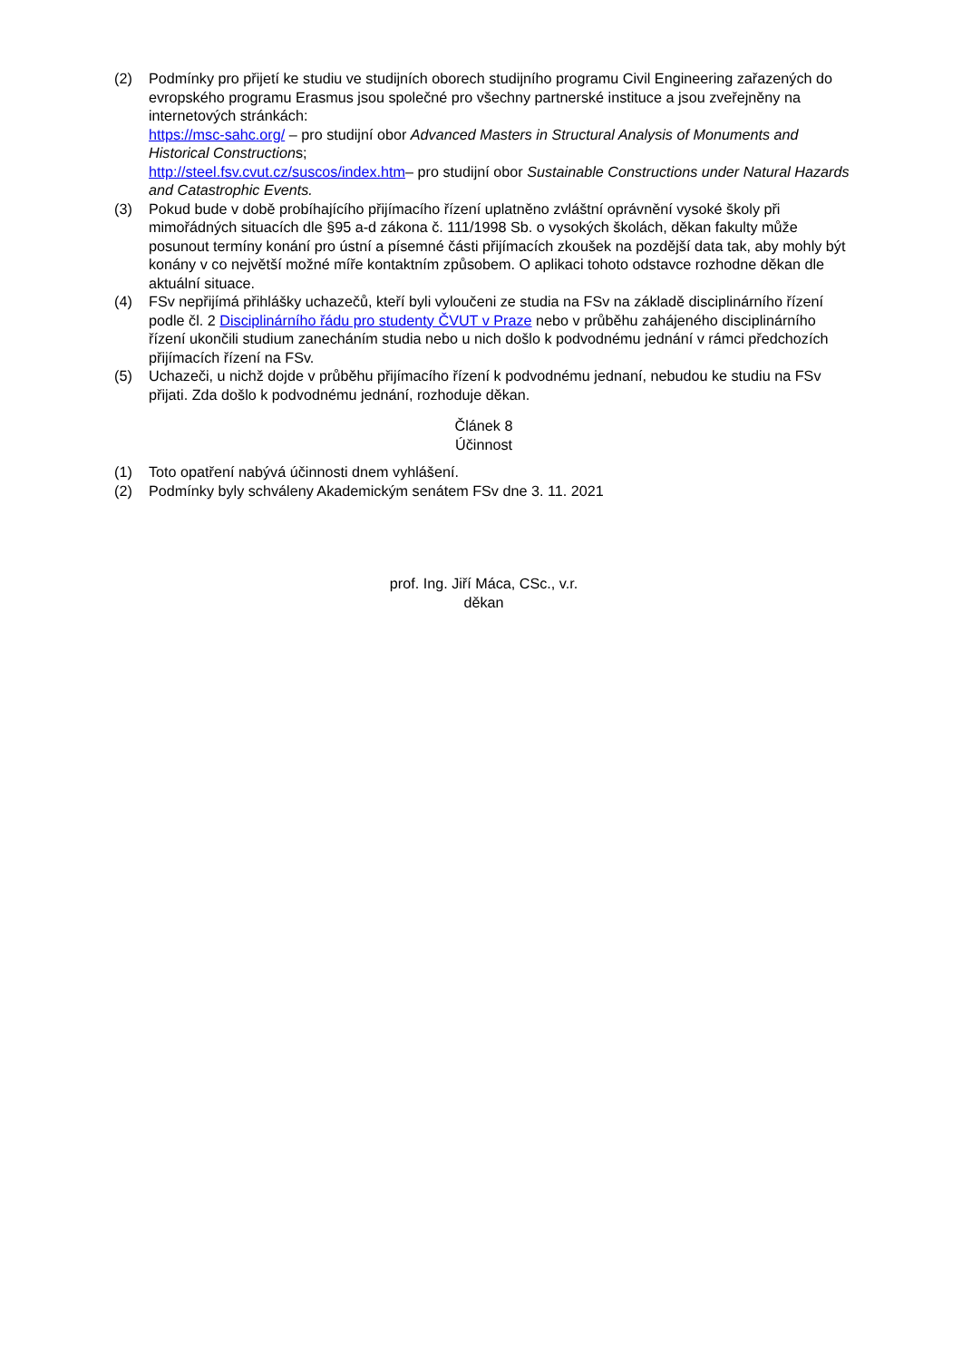(2) Podmínky pro přijetí ke studiu ve studijních oborech studijního programu Civil Engineering zařazených do evropského programu Erasmus jsou společné pro všechny partnerské instituce a jsou zveřejněny na internetových stránkách:
https://msc-sahc.org/ – pro studijní obor Advanced Masters in Structural Analysis of Monuments and Historical Constructions;
http://steel.fsv.cvut.cz/suscos/index.htm– pro studijní obor Sustainable Constructions under Natural Hazards and Catastrophic Events.
(3) Pokud bude v době probíhajícího přijímacího řízení uplatněno zvláštní oprávnění vysoké školy při mimořádných situacích dle §95 a-d zákona č. 111/1998 Sb. o vysokých školách, děkan fakulty může posunout termíny konání pro ústní a písemné části přijímacích zkoušek na pozdější data tak, aby mohly být konány v co největší možné míře kontaktním způsobem. O aplikaci tohoto odstavce rozhodne děkan dle aktuální situace.
(4) FSv nepřijímá přihlášky uchazečů, kteří byli vyloučeni ze studia na FSv na základě disciplinárního řízení podle čl. 2 Disciplinárního řádu pro studenty ČVUT v Praze nebo v průběhu zahájeného disciplinárního řízení ukončili studium zanecháním studia nebo u nich došlo k podvodnému jednání v rámci předchozích přijímacích řízení na FSv.
(5) Uchazeči, u nichž dojde v průběhu přijímacího řízení k podvodnému jednaní, nebudou ke studiu na FSv přijati. Zda došlo k podvodnému jednání, rozhoduje děkan.
Článek 8
Účinnost
(1) Toto opatření nabývá účinnosti dnem vyhlášení.
(2) Podmínky byly schváleny Akademickým senátem FSv dne 3. 11. 2021
prof. Ing. Jiří Máca, CSc., v.r.
děkan